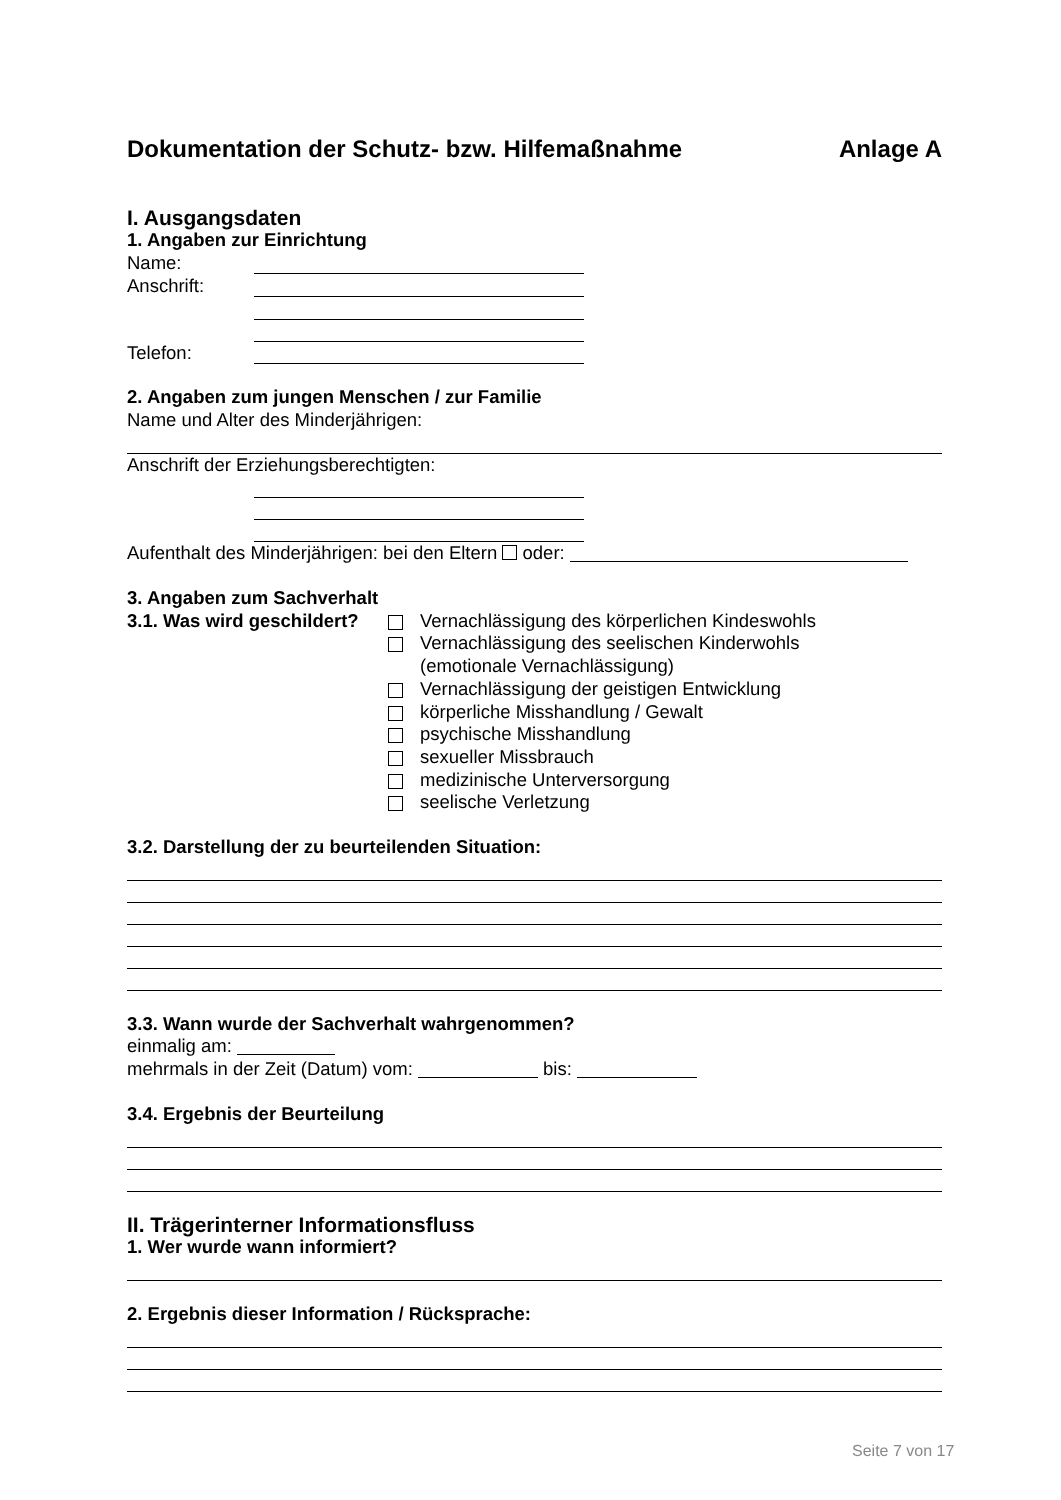Dokumentation der Schutz- bzw. Hilfemaßnahme Anlage A
I. Ausgangsdaten
1. Angaben zur Einrichtung
Name:
Anschrift:
Telefon:
2. Angaben zum jungen Menschen / zur Familie
Name und Alter des Minderjährigen:
Anschrift der Erziehungsberechtigten:
Aufenthalt des Minderjährigen: bei den Eltern oder:
3. Angaben zum Sachverhalt
3.1. Was wird geschildert?
Vernachlässigung des körperlichen Kindeswohls
Vernachlässigung des seelischen Kinderwohls
(emotionale Vernachlässigung)
Vernachlässigung der geistigen Entwicklung
körperliche Misshandlung / Gewalt
psychische Misshandlung
sexueller Missbrauch
medizinische Unterversorgung
seelische Verletzung
3.2. Darstellung der zu beurteilenden Situation:
3.3. Wann wurde der Sachverhalt wahrgenommen?
einmalig am:
mehrmals in der Zeit (Datum) vom: bis:
3.4. Ergebnis der Beurteilung
II. Trägerinterner Informationsfluss
1. Wer wurde wann informiert?
2. Ergebnis dieser Information / Rücksprache:
Seite 7 von 17